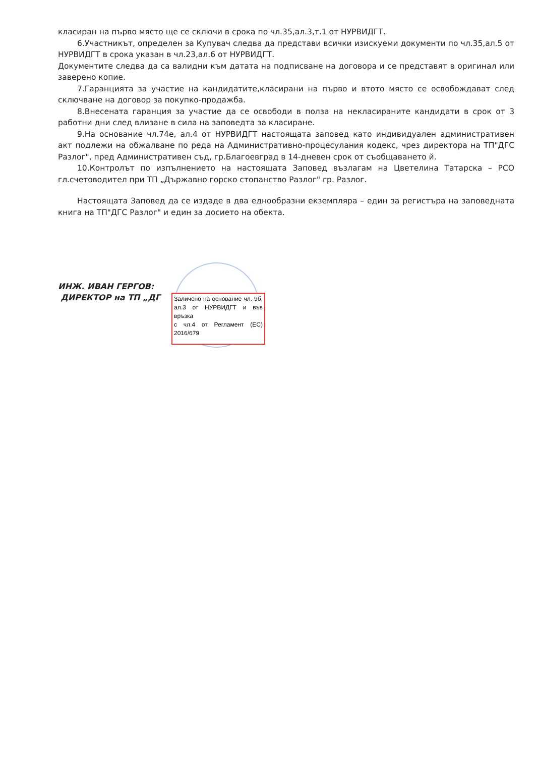класиран на първо място ще се сключи в срока по чл.35,ал.3,т.1 от НУРВИДГТ.
6.Участникът, определен за Купувач следва да представи всички изискуеми документи по чл.35,ал.5 от НУРВИДГТ в срока указан в чл.23,ал.6 от НУРВИДГТ.
Документите следва да са валидни към датата на подписване на договора и се представят в оригинал или заверено копие.
7.Гаранцията за участие на кандидатите,класирани на първо и втото място се освобождават след сключване на договор за покупко-продажба.
8.Внесената гаранция за участие да се освободи в полза на некласираните кандидати в срок от 3 работни дни след влизане в сила на заповедта за класиране.
9.На основание чл.74е, ал.4 от НУРВИДГТ настоящата заповед като индивидуален административен акт подлежи на обжалване по реда на Административно-процесулания кодекс, чрез директора на ТП"ДГС Разлог", пред Административен съд, гр.Благоевград в 14-дневен срок от съобщаването й.
10.Контролът по изпълнението на настоящата Заповед възлагам на Цветелина Татарска – РСО гл.счетоводител при ТП „Държавно горско стопанство Разлог" гр. Разлог.
Настоящата Заповед да се издаде в два еднообразни екземпляра – един за регистъра на заповедната книга на ТП"ДГС Разлог" и един за досието на обекта.
ИНЖ. ИВАН ГЕРГОВ:
ДИРЕКТОР на ТП „ДГ
Заличено на основание чл. 9б, ал.3 от НУРВИДГТ и във връзка
с чл.4 от Регламент (ЕС) 2016/679